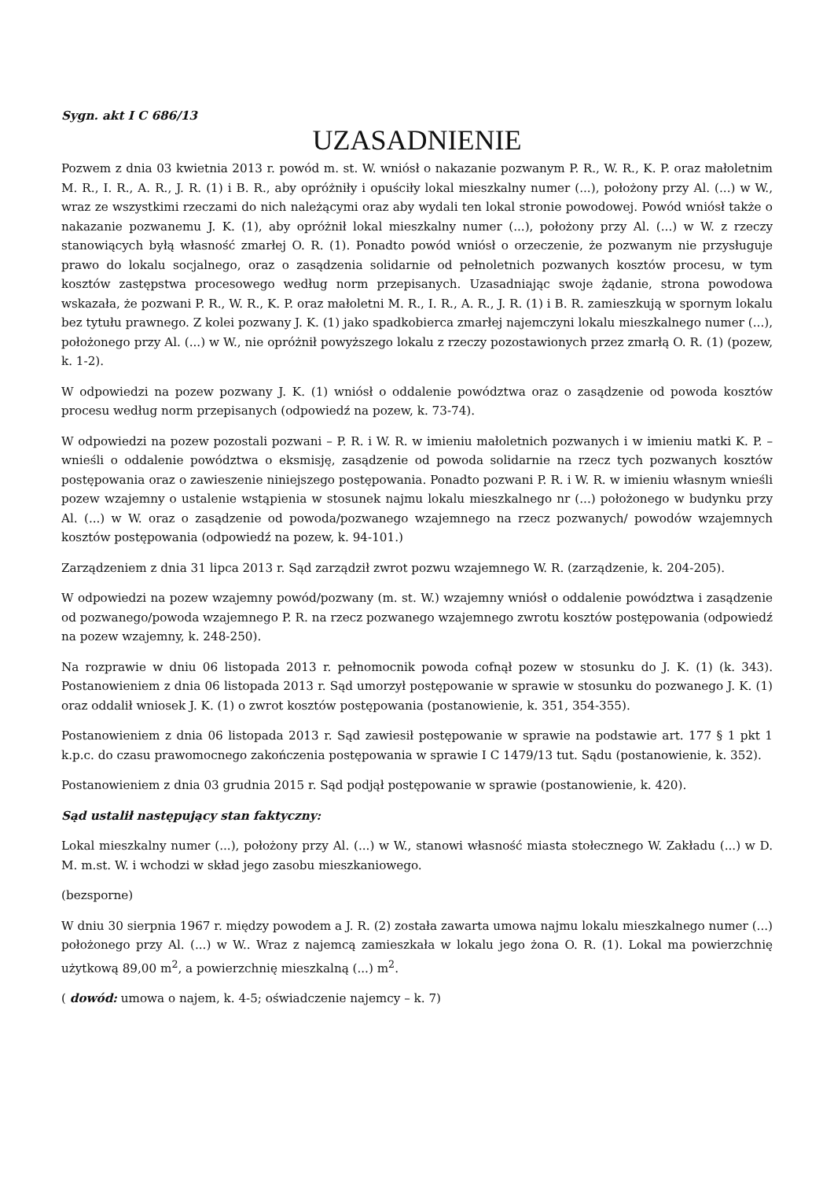Sygn. akt I C 686/13
UZASADNIENIE
Pozwem z dnia 03 kwietnia 2013 r. powód m. st. W. wniósł o nakazanie pozwanym P. R., W. R., K. P. oraz małoletnim M. R., I. R., A. R., J. R. (1) i B. R., aby opróżniły i opuściły lokal mieszkalny numer (...), położony przy Al. (...) w W., wraz ze wszystkimi rzeczami do nich należącymi oraz aby wydali ten lokal stronie powodowej. Powód wniósł także o nakazanie pozwanemu J. K. (1), aby opróżnił lokal mieszkalny numer (...), położony przy Al. (...) w W. z rzeczy stanowiących byłą własność zmarłej O. R. (1). Ponadto powód wniósł o orzeczenie, że pozwanym nie przysługuje prawo do lokalu socjalnego, oraz o zasądzenia solidarnie od pełnoletnich pozwanych kosztów procesu, w tym kosztów zastępstwa procesowego według norm przepisanych. Uzasadniając swoje żądanie, strona powodowa wskazała, że pozwani P. R., W. R., K. P. oraz małoletni M. R., I. R., A. R., J. R. (1) i B. R. zamieszkują w spornym lokalu bez tytułu prawnego. Z kolei pozwany J. K. (1) jako spadkobierca zmarłej najemczyni lokalu mieszkalnego numer (...), położonego przy Al. (...) w W., nie opróżnił powyższego lokalu z rzeczy pozostawionych przez zmarłą O. R. (1) (pozew, k. 1-2).
W odpowiedzi na pozew pozwany J. K. (1) wniósł o oddalenie powództwa oraz o zasądzenie od powoda kosztów procesu według norm przepisanych (odpowiedź na pozew, k. 73-74).
W odpowiedzi na pozew pozostali pozwani – P. R. i W. R. w imieniu małoletnich pozwanych i w imieniu matki K. P. – wnieśli o oddalenie powództwa o eksmisję, zasądzenie od powoda solidarnie na rzecz tych pozwanych kosztów postępowania oraz o zawieszenie niniejszego postępowania. Ponadto pozwani P. R. i W. R. w imieniu własnym wnieśli pozew wzajemny o ustalenie wstąpienia w stosunek najmu lokalu mieszkalnego nr (...) położonego w budynku przy Al. (...) w W. oraz o zasądzenie od powoda/pozwanego wzajemnego na rzecz pozwanych/ powodów wzajemnych kosztów postępowania (odpowiedź na pozew, k. 94-101.)
Zarządzeniem z dnia 31 lipca 2013 r. Sąd zarządził zwrot pozwu wzajemnego W. R. (zarządzenie, k. 204-205).
W odpowiedzi na pozew wzajemny powód/pozwany (m. st. W.) wzajemny wniósł o oddalenie powództwa i zasądzenie od pozwanego/powoda wzajemnego P. R. na rzecz pozwanego wzajemnego zwrotu kosztów postępowania (odpowiedź na pozew wzajemny, k. 248-250).
Na rozprawie w dniu 06 listopada 2013 r. pełnomocnik powoda cofnął pozew w stosunku do J. K. (1) (k. 343). Postanowieniem z dnia 06 listopada 2013 r. Sąd umorzył postępowanie w sprawie w stosunku do pozwanego J. K. (1) oraz oddalił wniosek J. K. (1) o zwrot kosztów postępowania (postanowienie, k. 351, 354-355).
Postanowieniem z dnia 06 listopada 2013 r. Sąd zawiesił postępowanie w sprawie na podstawie art. 177 § 1 pkt 1 k.p.c. do czasu prawomocnego zakończenia postępowania w sprawie I C 1479/13 tut. Sądu (postanowienie, k. 352).
Postanowieniem z dnia 03 grudnia 2015 r. Sąd podjął postępowanie w sprawie (postanowienie, k. 420).
Sąd ustalił następujący stan faktyczny:
Lokal mieszkalny numer (...), położony przy Al. (...) w W., stanowi własność miasta stołecznego W. Zakładu (...) w D. M. m.st. W. i wchodzi w skład jego zasobu mieszkaniowego.
(bezsporne)
W dniu 30 sierpnia 1967 r. między powodem a J. R. (2) została zawarta umowa najmu lokalu mieszkalnego numer (...) położonego przy Al. (...) w W.. Wraz z najemcą zamieszkała w lokalu jego żona O. R. (1). Lokal ma powierzchnię użytkową 89,00 m<sup>2</sup>, a powierzchnię mieszkalną (...) m<sup>2</sup>.
( dowód: umowa o najem, k. 4-5; oświadczenie najemcy – k. 7)